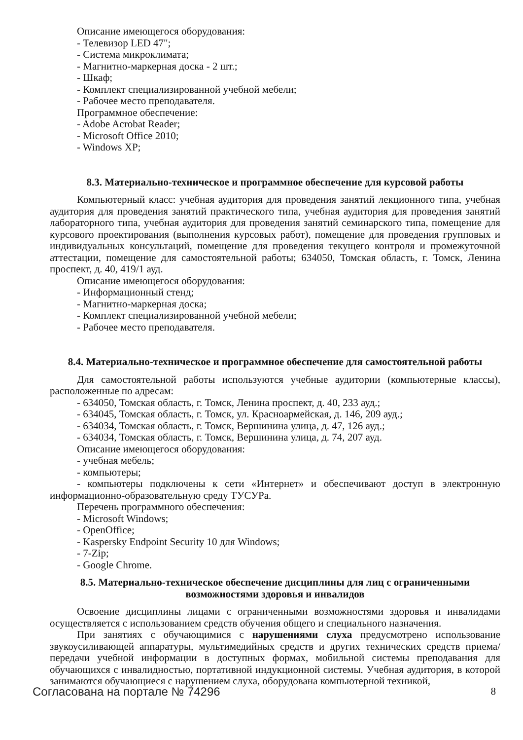Описание имеющегося оборудования:
- Телевизор LED 47";
- Система микроклимата;
- Магнитно-маркерная доска - 2 шт.;
- Шкаф;
- Комплект специализированной учебной мебели;
- Рабочее место преподавателя.
Программное обеспечение:
- Adobe Acrobat Reader;
- Microsoft Office 2010;
- Windows XP;
8.3. Материально-техническое и программное обеспечение для курсовой работы
Компьютерный класс: учебная аудитория для проведения занятий лекционного типа, учебная аудитория для проведения занятий практического типа, учебная аудитория для проведения занятий лабораторного типа, учебная аудитория для проведения занятий семинарского типа, помещение для курсового проектирования (выполнения курсовых работ), помещение для проведения групповых и индивидуальных консультаций, помещение для проведения текущего контроля и промежуточной аттестации, помещение для самостоятельной работы; 634050, Томская область, г. Томск, Ленина проспект, д. 40, 419/1 ауд.
Описание имеющегося оборудования:
- Информационный стенд;
- Магнитно-маркерная доска;
- Комплект специализированной учебной мебели;
- Рабочее место преподавателя.
8.4. Материально-техническое и программное обеспечение для самостоятельной работы
Для самостоятельной работы используются учебные аудитории (компьютерные классы), расположенные по адресам:
- 634050, Томская область, г. Томск, Ленина проспект, д. 40, 233 ауд.;
- 634045, Томская область, г. Томск, ул. Красноармейская, д. 146, 209 ауд.;
- 634034, Томская область, г. Томск, Вершинина улица, д. 47, 126 ауд.;
- 634034, Томская область, г. Томск, Вершинина улица, д. 74, 207 ауд.
Описание имеющегося оборудования:
- учебная мебель;
- компьютеры;
- компьютеры подключены к сети «Интернет» и обеспечивают доступ в электронную информационно-образовательную среду ТУСУРа.
Перечень программного обеспечения:
- Microsoft Windows;
- OpenOffice;
- Kaspersky Endpoint Security 10 для Windows;
- 7-Zip;
- Google Chrome.
8.5. Материально-техническое обеспечение дисциплины для лиц с ограниченными
возможностями здоровья и инвалидов
Освоение дисциплины лицами с ограниченными возможностями здоровья и инвалидами осуществляется с использованием средств обучения общего и специального назначения.
При занятиях с обучающимися с нарушениями слуха предусмотрено использование звукоусиливающей аппаратуры, мультимедийных средств и других технических средств приема/передачи учебной информации в доступных формах, мобильной системы преподавания для обучающихся с инвалидностью, портативной индукционной системы. Учебная аудитория, в которой занимаются обучающиеся с нарушением слуха, оборудована компьютерной техникой,
Согласована на портале № 74296 8